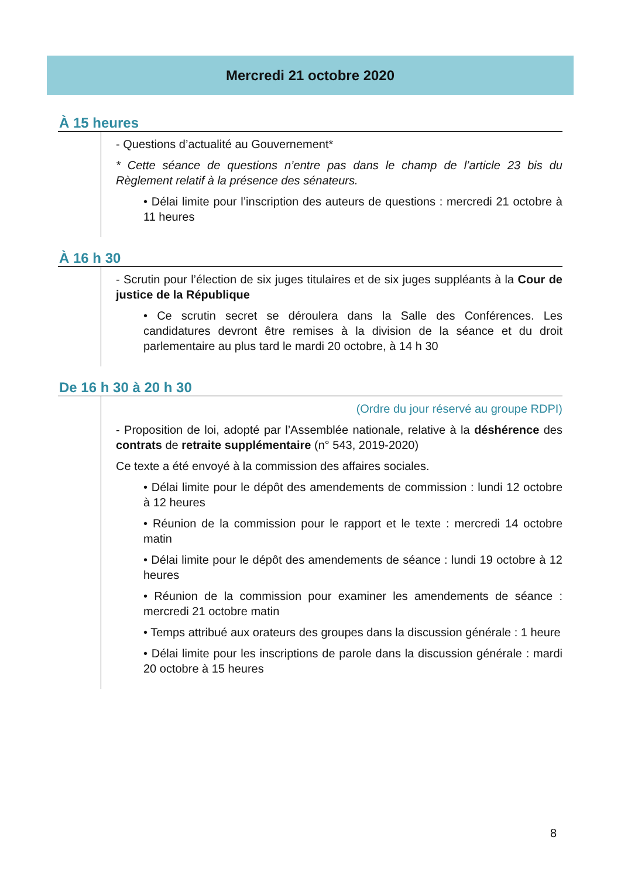Mercredi 21 octobre 2020
À 15 heures
- Questions d’actualité au Gouvernement*
* Cette séance de questions n’entre pas dans le champ de l’article 23 bis du Règlement relatif à la présence des sénateurs.
• Délai limite pour l’inscription des auteurs de questions : mercredi 21 octobre à 11 heures
À 16 h 30
- Scrutin pour l’élection de six juges titulaires et de six juges suppléants à la Cour de justice de la République
• Ce scrutin secret se déroulera dans la Salle des Conférences. Les candidatures devront être remises à la division de la séance et du droit parlementaire au plus tard le mardi 20 octobre, à 14 h 30
De 16 h 30 à 20 h 30
(Ordre du jour réservé au groupe RDPI)
- Proposition de loi, adopté par l’Assemblée nationale, relative à la déshérence des contrats de retraite supplémentaire (n° 543, 2019-2020)
Ce texte a été envoyé à la commission des affaires sociales.
• Délai limite pour le dépôt des amendements de commission : lundi 12 octobre à 12 heures
• Réunion de la commission pour le rapport et le texte : mercredi 14 octobre matin
• Délai limite pour le dépôt des amendements de séance : lundi 19 octobre à 12 heures
• Réunion de la commission pour examiner les amendements de séance : mercredi 21 octobre matin
• Temps attribué aux orateurs des groupes dans la discussion générale : 1 heure
• Délai limite pour les inscriptions de parole dans la discussion générale : mardi 20 octobre à 15 heures
8